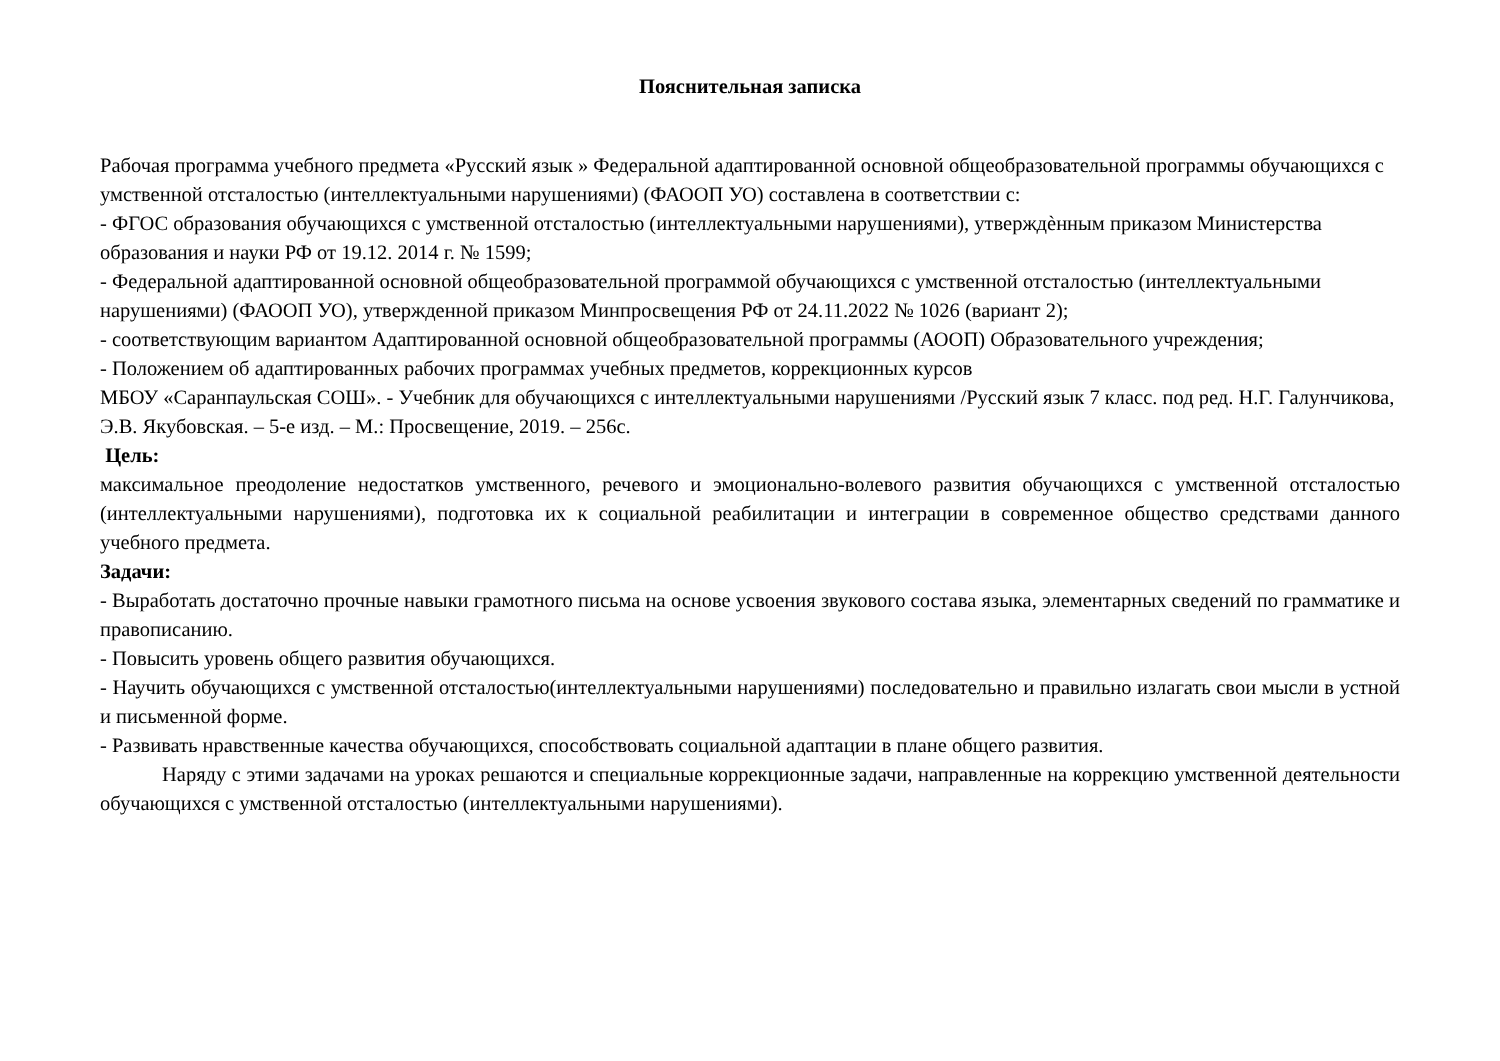Пояснительная записка
Рабочая программа учебного предмета «Русский язык » Федеральной адаптированной основной общеобразовательной программы обучающихся с умственной отсталостью (интеллектуальными нарушениями) (ФАООП УО) составлена в соответствии с:
- ФГОС образования обучающихся с умственной отсталостью (интеллектуальными нарушениями), утверждѐнным приказом Министерства образования и науки РФ от 19.12. 2014 г. № 1599;
- Федеральной адаптированной основной общеобразовательной программой обучающихся с умственной отсталостью (интеллектуальными нарушениями) (ФАООП УО), утвержденной приказом Минпросвещения РФ от 24.11.2022 № 1026 (вариант 2);
- соответствующим вариантом Адаптированной основной общеобразовательной программы (АООП) Образовательного учреждения;
- Положением об адаптированных рабочих программах учебных предметов, коррекционных курсов
МБОУ «Саранпаульская СОШ». - Учебник для обучающихся с интеллектуальными нарушениями /Русский язык 7 класс. под ред. Н.Г. Галунчикова, Э.В. Якубовская. – 5-е изд. – М.: Просвещение, 2019. – 256с.
Цель:
максимальное преодоление недостатков умственного, речевого и эмоционально-волевого развития обучающихся с умственной отсталостью (интеллектуальными нарушениями), подготовка их к социальной реабилитации и интеграции в современное общество средствами данного учебного предмета.
Задачи:
- Выработать достаточно прочные навыки грамотного письма на основе усвоения звукового состава языка, элементарных сведений по грамматике и правописанию.
- Повысить уровень общего развития обучающихся.
- Научить обучающихся с умственной отсталостью(интеллектуальными нарушениями) последовательно и правильно излагать свои мысли в устной и письменной форме.
- Развивать нравственные качества обучающихся, способствовать социальной адаптации в плане общего развития.
Наряду с этими задачами на уроках решаются и специальные коррекционные задачи, направленные на коррекцию умственной деятельности обучающихся с умственной отсталостью (интеллектуальными нарушениями).